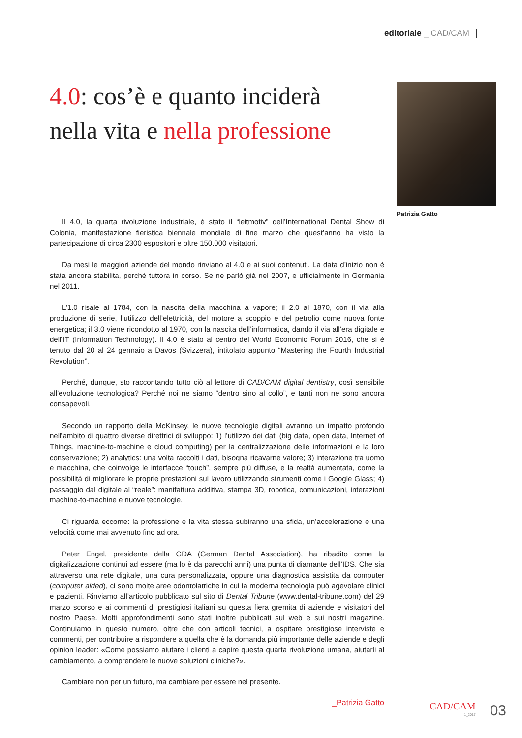editoriale _ CAD/CAM
4.0: cos’è e quanto inciderà
nella vita e nella professione
Il 4.0, la quarta rivoluzione industriale, è stato il “leitmotiv” dell’International Dental Show di Colonia, manifestazione fieristica biennale mondiale di fine marzo che quest’anno ha visto la partecipazione di circa 2300 espositori e oltre 150.000 visitatori.
Da mesi le maggiori aziende del mondo rinviano al 4.0 e ai suoi contenuti. La data d’inizio non è stata ancora stabilita, perché tuttora in corso. Se ne parlò già nel 2007, e ufficialmente in Germania nel 2011.
L’1.0 risale al 1784, con la nascita della macchina a vapore; il 2.0 al 1870, con il via alla produzione di serie, l’utilizzo dell’elettricità, del motore a scoppio e del petrolio come nuova fonte energetica; il 3.0 viene ricondotto al 1970, con la nascita dell’informatica, dando il via all’era digitale e dell’IT (Information Technology). Il 4.0 è stato al centro del World Economic Forum 2016, che si è tenuto dal 20 al 24 gennaio a Davos (Svizzera), intitolato appunto “Mastering the Fourth Industrial Revolution”.
Perché, dunque, sto raccontando tutto ciò al lettore di CAD/CAM digital dentistry, così sensibile all’evoluzione tecnologica? Perché noi ne siamo “dentro sino al collo”, e tanti non ne sono ancora consapevoli.
Secondo un rapporto della McKinsey, le nuove tecnologie digitali avranno un impatto profondo nell’ambito di quattro diverse direttrici di sviluppo: 1) l’utilizzo dei dati (big data, open data, Internet of Things, machine-to-machine e cloud computing) per la centralizzazione delle informazioni e la loro conservazione; 2) analytics: una volta raccolti i dati, bisogna ricavarne valore; 3) interazione tra uomo e macchina, che coinvolge le interfacce “touch”, sempre più diffuse, e la realtà aumentata, come la possibilità di migliorare le proprie prestazioni sul lavoro utilizzando strumenti come i Google Glass; 4) passaggio dal digitale al “reale”: manifattura additiva, stampa 3D, robotica, comunicazioni, interazioni machine-to-machine e nuove tecnologie.
Ci riguarda eccome: la professione e la vita stessa subiranno una sfida, un’accelerazione e una velocità come mai avvenuto fino ad ora.
Peter Engel, presidente della GDA (German Dental Association), ha ribadito come la digitalizzazione continui ad essere (ma lo è da parecchi anni) una punta di diamante dell’IDS. Che sia attraverso una rete digitale, una cura personalizzata, oppure una diagnostica assistita da computer (computer aided), ci sono molte aree odontoiatriche in cui la moderna tecnologia può agevolare clinici e pazienti. Rinviamo all’articolo pubblicato sul sito di Dental Tribune (www.dental-tribune.com) del 29 marzo scorso e ai commenti di prestigiosi italiani su questa fiera gremita di aziende e visitatori del nostro Paese. Molti approfondimenti sono stati inoltre pubblicati sul web e sui nostri magazine. Continuiamo in questo numero, oltre che con articoli tecnici, a ospitare prestigiose interviste e commenti, per contribuire a rispondere a quella che è la domanda più importante delle aziende e degli opinion leader: «Come possiamo aiutare i clienti a capire questa quarta rivoluzione umana, aiutarli al cambiamento, a comprendere le nuove soluzioni cliniche?».
Cambiare non per un futuro, ma cambiare per essere nel presente.
_Patrizia Gatto
Patrizia Gatto
CAD/CAM
1_2017
03